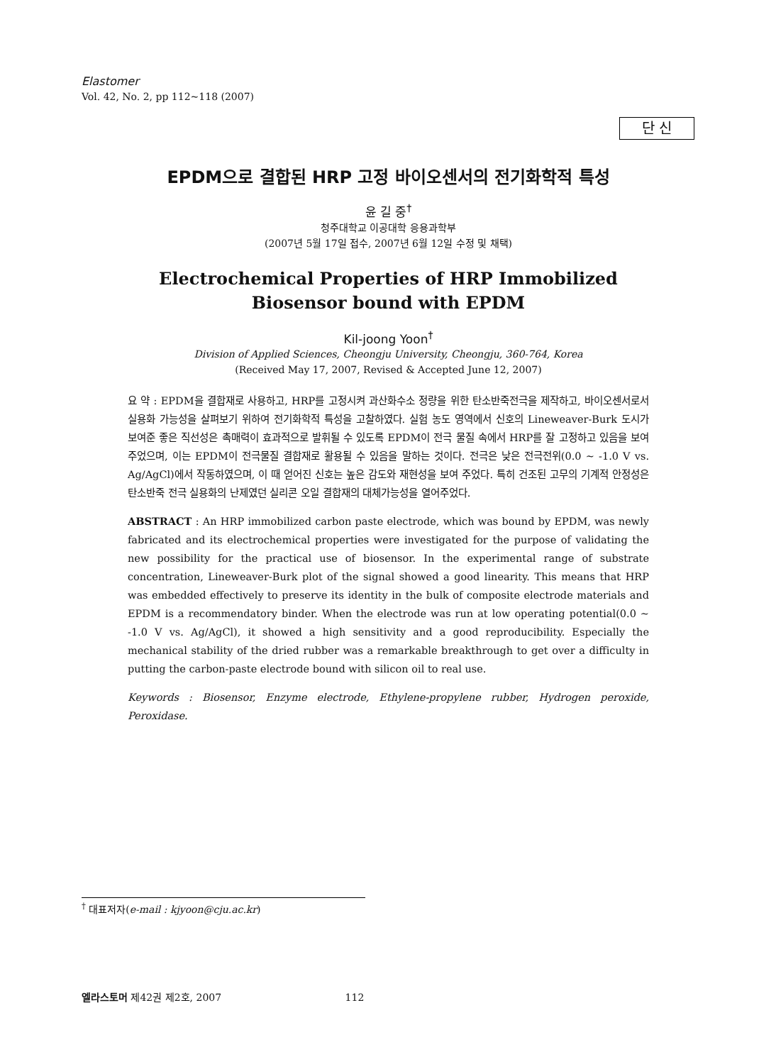Elastomer
Vol. 42, No. 2, pp 112~118 (2007)
단 신
EPDM으로 결합된 HRP 고정 바이오센서의 전기화학적 특성
윤 길 중<sup>†</sup>
청주대학교 이공대학 응용과학부
(2007년 5월 17일 접수, 2007년 6월 12일 수정 및 채택)
Electrochemical Properties of HRP Immobilized
Biosensor bound with EPDM
Kil-joong Yoon<sup>†</sup>
Division of Applied Sciences, Cheongju University, Cheongju, 360-764, Korea
(Received May 17, 2007, Revised & Accepted June 12, 2007)
요 약 : EPDM을 결합재로 사용하고, HRP를 고정시켜 과산화수소 정량을 위한 탄소반죽전극을 제작하고, 바이오센서로서 실용화 가능성을 살펴보기 위하여 전기화학적 특성을 고찰하였다. 실험 농도 영역에서 신호의 Lineweaver-Burk 도시가 보여준 좋은 직선성은 촉매력이 효과적으로 발휘될 수 있도록 EPDM이 전극 물질 속에서 HRP를 잘 고정하고 있음을 보여 주었으며, 이는 EPDM이 전극물질 결합재로 활용될 수 있음을 말하는 것이다. 전극은 낮은 전극전위(0.0 ~ -1.0 V vs. Ag/AgCl)에서 작동하였으며, 이 때 얻어진 신호는 높은 감도와 재현성을 보여 주었다. 특히 건조된 고무의 기계적 안정성은 탄소반죽 전극 실용화의 난제였던 실리콘 오일 결합재의 대체가능성을 열어주었다.
ABSTRACT : An HRP immobilized carbon paste electrode, which was bound by EPDM, was newly fabricated and its electrochemical properties were investigated for the purpose of validating the new possibility for the practical use of biosensor. In the experimental range of substrate concentration, Lineweaver-Burk plot of the signal showed a good linearity. This means that HRP was embedded effectively to preserve its identity in the bulk of composite electrode materials and EPDM is a recommendatory binder. When the electrode was run at low operating potential(0.0 ~ -1.0 V vs. Ag/AgCl), it showed a high sensitivity and a good reproducibility. Especially the mechanical stability of the dried rubber was a remarkable breakthrough to get over a difficulty in putting the carbon-paste electrode bound with silicon oil to real use.
Keywords : Biosensor, Enzyme electrode, Ethylene-propylene rubber, Hydrogen peroxide, Peroxidase.
<sup>†</sup> 대표저자(e-mail : kjyoon@cju.ac.kr)
엘라스토머 제42권 제2호, 2007 112